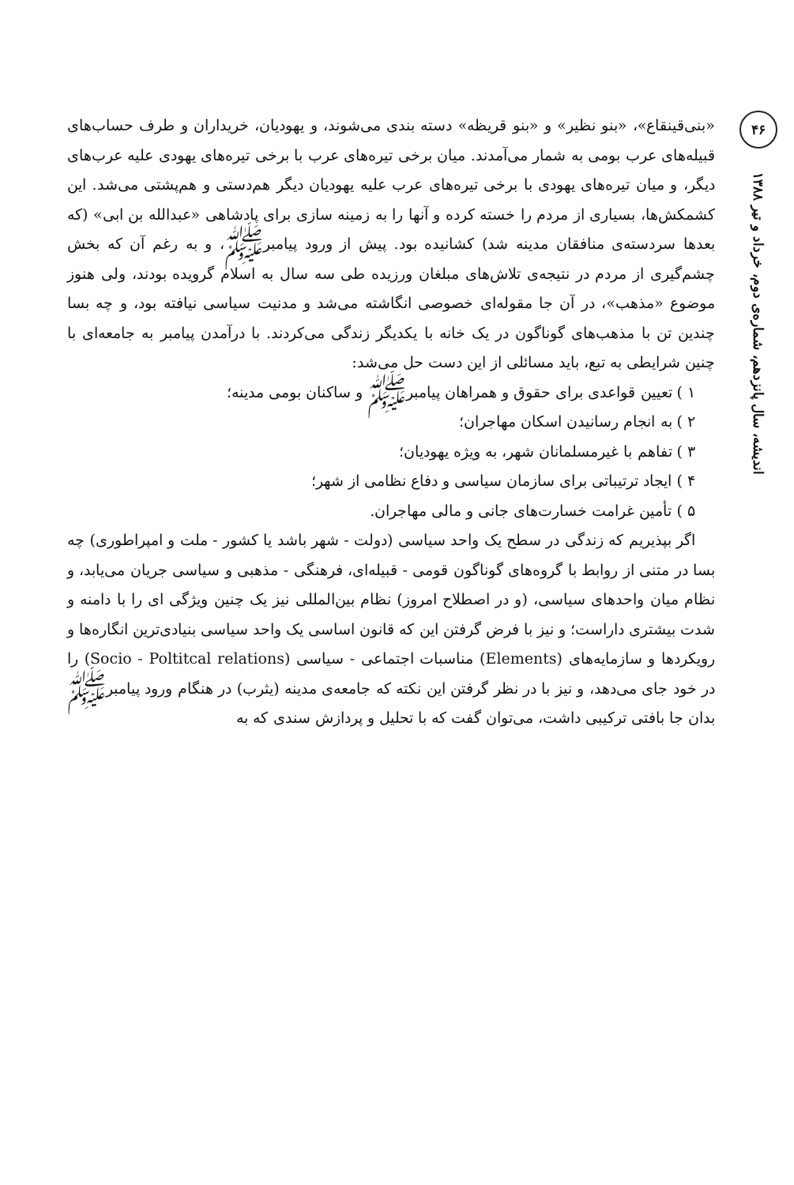۴۶
اندیشه، سال پانزدهم، شماره‌ی دوم، خرداد و تیر ۱۳۸۸
«بنی‌قینقاع»، «بنو نظیر» و «بنو قریظه» دسته بندی می‌شوند، و یهودیان، خریداران و طرف حساب‌های قبیله‌های عرب بومی به شمار می‌آمدند. میان برخی تیره‌های عرب با برخی تیره‌های یهودی علیه عرب‌های دیگر، و میان تیره‌های یهودی با برخی تیره‌های عرب علیه یهودیان دیگر هم‌دستی و هم‌پشتی می‌شد. این کشمکش‌ها، بسیاری از مردم را خسته کرده و آنها را به زمینه سازی برای پادشاهی «عبدالله بن ابی» (که بعدها سردسته‌ی منافقان مدینه شد) کشانیده بود. پیش از ورود پیامبرﷺ، و به رغم آن که بخش چشم‌گیری از مردم در نتیجه‌ی تلاش‌های مبلغان ورزیده طی سه سال به اسلام گرویده بودند، ولی هنوز موضوع «مذهب»، در آن جا مقوله‌ای خصوصی انگاشته می‌شد و مدنیت سیاسی نیافته بود، و چه بسا چندین تن با مذهب‌های گوناگون در یک خانه با یکدیگر زندگی می‌کردند. با درآمدن پیامبر به جامعه‌ای با چنین شرایطی به تبع، باید مسائلی از این دست حل می‌شد:
۱ ) تعیین قواعدی برای حقوق و همراهان پیامبرﷺ و ساکنان بومی مدینه؛
۲ ) به انجام رسانیدن اسکان مهاجران؛
۳ ) تفاهم با غیرمسلمانان شهر، به ویژه یهودیان؛
۴ ) ایجاد ترتیباتی برای سازمان سیاسی و دفاع نظامی از شهر؛
۵ ) تأمین غرامت خسارت‌های جانی و مالی مهاجران.
اگر بپذیریم که زندگی در سطح یک واحد سیاسی (دولت - شهر باشد یا کشور - ملت و امپراطوری) چه بسا در متنی از روابط با گروه‌های گوناگون قومی - قبیله‌ای، فرهنگی - مذهبی و سیاسی جریان می‌یابد، و نظام میان واحدهای سیاسی، (و در اصطلاح امروز) نظام بین‌المللی نیز یک چنین ویژگی ای را با دامنه و شدت بیشتری داراست؛ و نیز با فرض گرفتن این که قانون اساسی یک واحد سیاسی بنیادی‌ترین انگاره‌ها و رویکردها و سازمایه‌های (Elements) مناسبات اجتماعی - سیاسی (Socio - Poltitcal relations) را در خود جای می‌دهد، و نیز با در نظر گرفتن این نکته که جامعه‌ی مدینه (یثرب) در هنگام ورود پیامبرﷺ بدان جا بافتی ترکیبی داشت، می‌توان گفت که با تحلیل و پردازش سندی که به